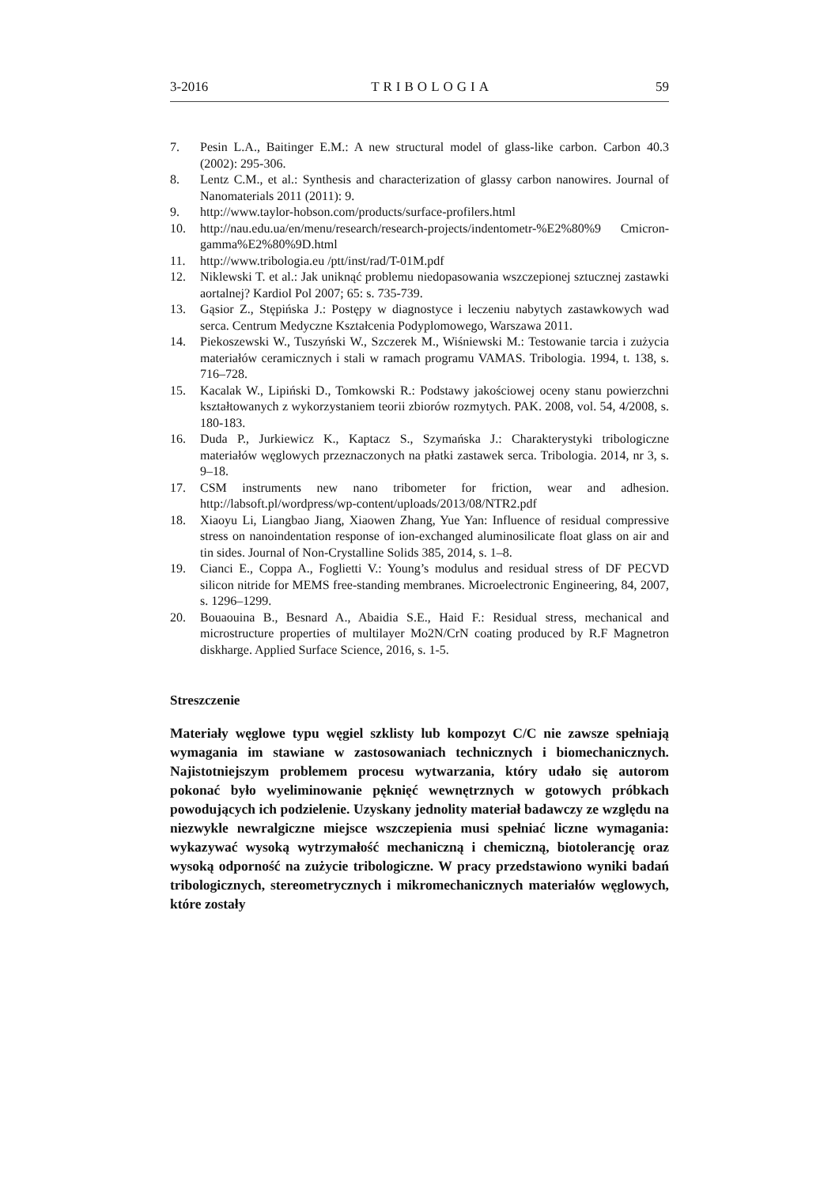3-2016 TRIBOLOGIA 59
7. Pesin L.A., Baitinger E.M.: A new structural model of glass-like carbon. Carbon 40.3 (2002): 295-306.
8. Lentz C.M., et al.: Synthesis and characterization of glassy carbon nanowires. Journal of Nanomaterials 2011 (2011): 9.
9. http://www.taylor-hobson.com/products/surface-profilers.html
10. http://nau.edu.ua/en/menu/research/research-projects/indentometr-%E2%80%9 Cmicron-gamma%E2%80%9D.html
11. http://www.tribologia.eu /ptt/inst/rad/T-01M.pdf
12. Niklewski T. et al.: Jak uniknąć problemu niedopasowania wszczepionej sztucznej zastawki aortalnej? Kardiol Pol 2007; 65: s. 735-739.
13. Gąsior Z., Stępińska J.: Postępy w diagnostyce i leczeniu nabytych zastawkowych wad serca. Centrum Medyczne Kształcenia Podyplomowego, Warszawa 2011.
14. Piekoszewski W., Tuszyński W., Szczerek M., Wiśniewski M.: Testowanie tarcia i zużycia materiałów ceramicznych i stali w ramach programu VAMAS. Tribologia. 1994, t. 138, s. 716–728.
15. Kacalak W., Lipiński D., Tomkowski R.: Podstawy jakościowej oceny stanu powierzchni kształtowanych z wykorzystaniem teorii zbiorów rozmytych. PAK. 2008, vol. 54, 4/2008, s. 180-183.
16. Duda P., Jurkiewicz K., Kaptacz S., Szymańska J.: Charakterystyki tribologiczne materiałów węglowych przeznaczonych na płatki zastawek serca. Tribologia. 2014, nr 3, s. 9–18.
17. CSM instruments new nano tribometer for friction, wear and adhesion. http://labsoft.pl/wordpress/wp-content/uploads/2013/08/NTR2.pdf
18. Xiaoyu Li, Liangbao Jiang, Xiaowen Zhang, Yue Yan: Influence of residual compressive stress on nanoindentation response of ion-exchanged aluminosilicate float glass on air and tin sides. Journal of Non-Crystalline Solids 385, 2014, s. 1–8.
19. Cianci E., Coppa A., Foglietti V.: Young’s modulus and residual stress of DF PECVD silicon nitride for MEMS free-standing membranes. Microelectronic Engineering, 84, 2007, s. 1296–1299.
20. Bouaouina B., Besnard A., Abaidia S.E., Haid F.: Residual stress, mechanical and microstructure properties of multilayer Mo2N/CrN coating produced by R.F Magnetron diskharge. Applied Surface Science, 2016, s. 1-5.
Streszczenie
Materiały węglowe typu węgiel szklisty lub kompozyt C/C nie zawsze spełniają wymagania im stawiane w zastosowaniach technicznych i biomechanicznych. Najistotniejszym problemem procesu wytwarzania, który udało się autorom pokonać było wyeliminowanie pęknięć wewnętrznych w gotowych próbkach powodujących ich podzielenie. Uzyskany jednolity materiał badawczy ze względu na niezwykle newralgiczne miejsce wszczepienia musi spełniać liczne wymagania: wykazywać wysoką wytrzymałość mechaniczną i chemiczną, biotolerancję oraz wysoką odporność na zużycie tribologiczne. W pracy przedstawiono wyniki badań tribologicznych, stereometrycznych i mikromechanicznych materiałów węglowych, które zostały